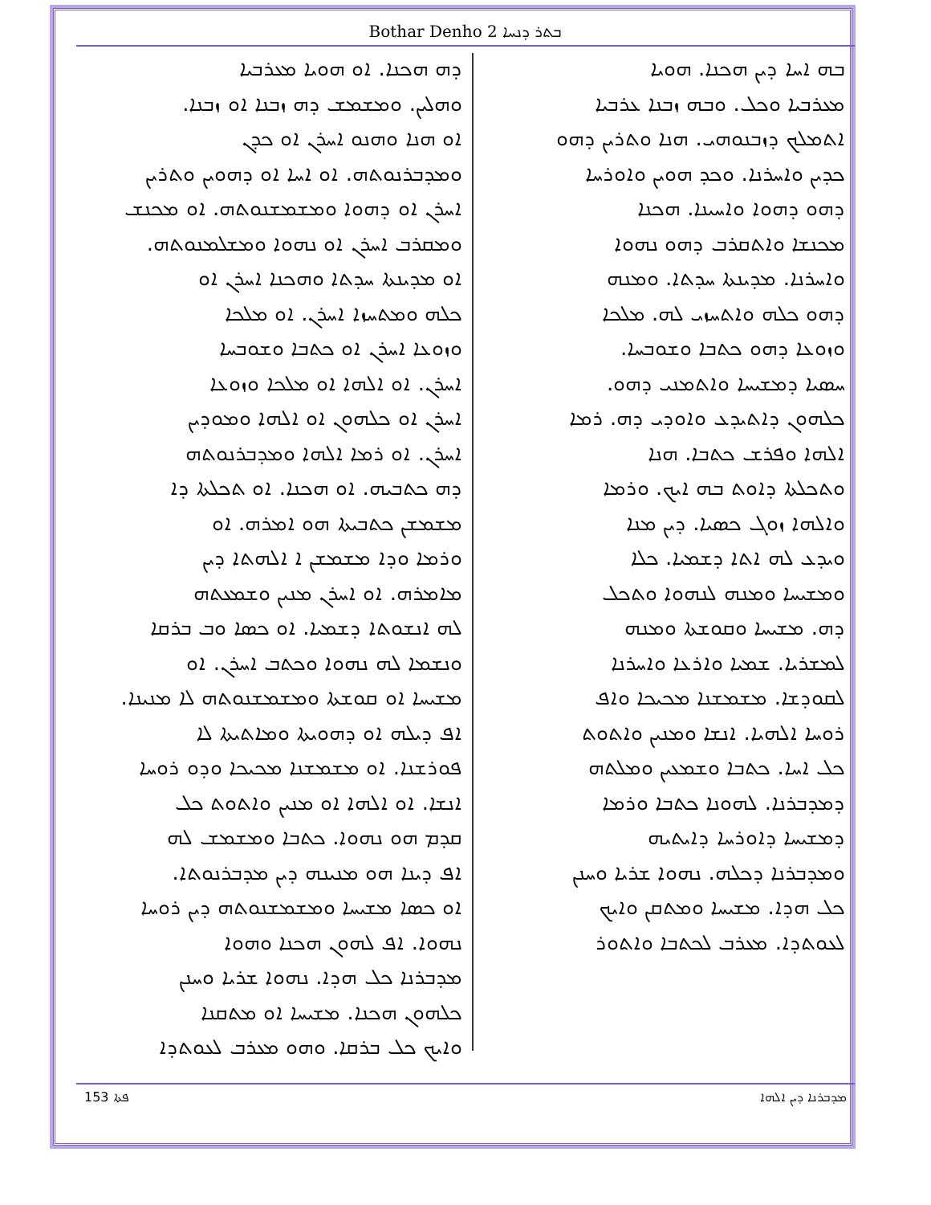Bothar Denho 2 ܒܬܪ ܕܢܚܐ
ܒܗ ܐܚܐ ܕܝܢ ܗܟܢܐ. ܗܘܝܐ
ܡܥܪܒܝܐ ܘܟܠ. ܘܒܗ ܙܒܢܐ ܥܪܒܝܐ
ܐܬܡܠܟ ܕܙܒܢܘܗܝ. ܗܢܐ ܘܬܪܝܢ ܕܗܘ
ܟܕܝܢ ܘܐܚܪܢܐ. ܘܟܕ ܗܘܝܢ ܘܐܘܪܚܐ
ܕܗܘ ܕܗܘܐ ܘܐܚܝܢܐ. ܗܟܢܐ
ܡܟܢܫܐ ܘܐܬܩܪܒ ܕܗܘ ܢܗܘܐ
ܘܐܚܪܢܐ. ܡܕܝܢܬܐ ܚܕܬܐ. ܘܡܢܗ
ܕܗܘ ܟܠܗ ܘܐܬܚܙܝ ܠܗ. ܡܠܟܐ
ܘܙܘܥܐ ܕܗܘ ܟܬܒܐ ܘܫܘܒܚܐ.
ܚܣܝܐ ܕܡܫܝܚܐ ܘܐܬܡܢܝ ܕܗܘ.
ܟܠܗܘܢ ܕܐܬܝܕܥ ܘܐܘܕܝ ܕܗ. ܪܡܐ
ܐܠܗܐ ܘܦܪܫ ܟܬܒܐ. ܗܢܐ
ܘܬܟܠܬܐ ܕܐܘܬ ܒܗ ܐܝܟ. ܘܪܡܐ
ܘܐܠܗܐ ܙܘܓ ܟܣܝܐ. ܕܝܢ ܡܢܐ
ܘܝܕܥ ܠܗ ܐܬܐ ܕܫܡܝܐ. ܟܠܐ
ܘܡܫܝܚܐ ܘܡܢܗ ܠܢܗܘܐ ܘܬܟܠ
ܕܗ. ܡܫܝܚܐ ܘܩܘܫܬܐ ܘܡܢܗ
ܠܡܫܪܝܐ. ܫܡܝܐ ܘܐܪܥܐ ܘܐܚܪܢܐ
ܠܩܘܕܫܐ. ܡܫܡܫܢܐ ܡܟܝܟܐ ܘܐܦ
ܪܘܚܐ ܐܠܗܝܐ. ܐܢܫܐ ܘܡܢܝܢ ܘܐܬܘܬ
ܟܠ ܐܚܐ. ܟܬܒܐ ܘܫܡܥܝܢ ܘܡܠܬܗ
ܕܡܕܒܪܢܐ. ܠܗܘܢܐ ܟܬܒܐ ܘܪܡܐ
ܕܡܫܝܚܐ ܕܐܘܪܚܐ ܕܐܝܬܝܗ
ܘܡܕܒܪܢܐ ܕܟܠܗ. ܢܗܘܐ ܫܪܝܐ ܘܚܢܢ
ܟܠ ܗܕܐ. ܡܫܝܚܐ ܘܡܬܩܢ ܘܐܝܟ
ܠܥܘܬܕܐ. ܡܥܪܒ ܠܟܬܒܐ ܘܐܬܘܪ
ܕܗ ܗܟܢܐ. ܐܘ ܗܘܝܐ ܡܥܪܒܝܐ
ܘܗܠܝܢ. ܘܡܫܡܫ ܕܗ ܙܒܢܐ ܐܘ ܙܒܢܐ.
ܐܘ ܗܢܐ ܘܗܢܘ ܐܚܪܢ ܐܘ ܟܕܢ
ܘܡܕܒܪܢܘܬܗ. ܐܘ ܐܚܐ ܐܘ ܕܗܘܝܢ ܘܬܪܝܢ
ܐܚܪܢ ܐܘ ܕܗܘܐ ܘܡܫܡܫܢܘܬܗ. ܐܘ ܡܟܢܫ
ܘܡܩܪܒ ܐܚܪܢ ܐܘ ܢܗܘܐ ܘܡܫܠܡܢܘܬܗ.
ܐܘ ܡܕܝܢܬܐ ܚܕܬܐ ܘܗܟܢܐ ܐܚܪܢ ܐܘ
ܟܠܗ ܘܡܬܚܙܐ ܐܚܪܢ. ܐܘ ܡܠܟܐ
ܘܙܘܥܐ ܐܚܪܢ ܐܘ ܟܬܒܐ ܘܫܘܒܚܐ
ܐܚܪܢ. ܐܘ ܐܠܗܐ ܐܘ ܡܠܟܐ ܘܙܘܥܐ
ܐܚܪܢ ܐܘ ܟܠܗܘܢ ܐܘ ܐܠܗܐ ܘܡܘܕܝܢ
ܐܚܪܢ. ܐܘ ܪܡܐ ܐܠܗܐ ܘܡܕܒܪܢܘܬܗ
ܕܗ ܟܬܒܝܗ. ܐܘ ܗܟܢܐ. ܐܘ ܬܟܠܬܐ ܕܐ
ܡܫܡܫܢ ܟܬܒܝܬܐ ܗܘ ܐܡܪܗ. ܐܘ
ܘܪܡܐ ܘܕܐ ܡܫܡܫܢ ܐ ܐܠܗܬܐ ܕܝܢ
ܡܐܡܪܗ. ܐܘ ܐܚܪܢ ܡܢܝܢ ܘܫܡܥܬܗ
ܠܗ ܐܢܫܘܬܐ ܕܫܡܝܐ. ܐܘ ܟܣܐ ܘܒ ܒܪܩܐ
ܘܢܫܡܐ ܠܗ ܢܗܘܐ ܘܟܬܒ ܐܚܪܢ. ܐܘ
ܡܫܝܚܐ ܐܘ ܩܘܫܬܐ ܘܡܫܡܫܢܘܬܗ ܠܐ ܡܢܝܢܐ.
ܐܦ ܕܝܠܗ ܐܘ ܕܗܘܝܬܐ ܘܡܐܬܝܬܐ ܠܐ
ܦܘܪܫܢܐ. ܐܘ ܡܫܡܫܢܐ ܡܟܝܟܐ ܘܕܘ ܪܘܚܐ
ܐܢܫܐ. ܐܘ ܐܠܗܐ ܐܘ ܡܢܝܢ ܘܐܬܘܬ ܟܠ
ܩܕܡ ܗܘ ܢܗܘܐ. ܟܬܒܐ ܘܡܫܡܫ ܠܗ
ܐܦ ܕܝܢܐ ܗܘ ܡܢܝܢܗ ܕܝܢ ܡܕܒܪܢܘܬܐ.
ܐܘ ܟܣܐ ܡܫܝܚܐ ܘܡܫܡܫܢܘܬܗ ܕܝܢ ܪܘܚܐ
ܢܗܘܐ. ܐܦ ܠܗܘܢ ܗܟܢܐ ܘܗܘܐ
ܡܕܒܪܢܐ ܟܠ ܗܕܐ. ܢܗܘܐ ܫܪܝܐ ܘܚܢܢ
ܟܠܗܘܢ ܗܟܢܐ. ܡܫܝܚܐ ܐܘ ܡܬܩܢܐ
ܘܐܝܟ ܟܠ ܒܪܩܐ. ܘܗܘ ܡܥܪܒ ܠܥܘܬܕܐ
153 ܦܬܐ ܡܕܒܪܢܐ ܕܝܢ ܐܠܗܐ